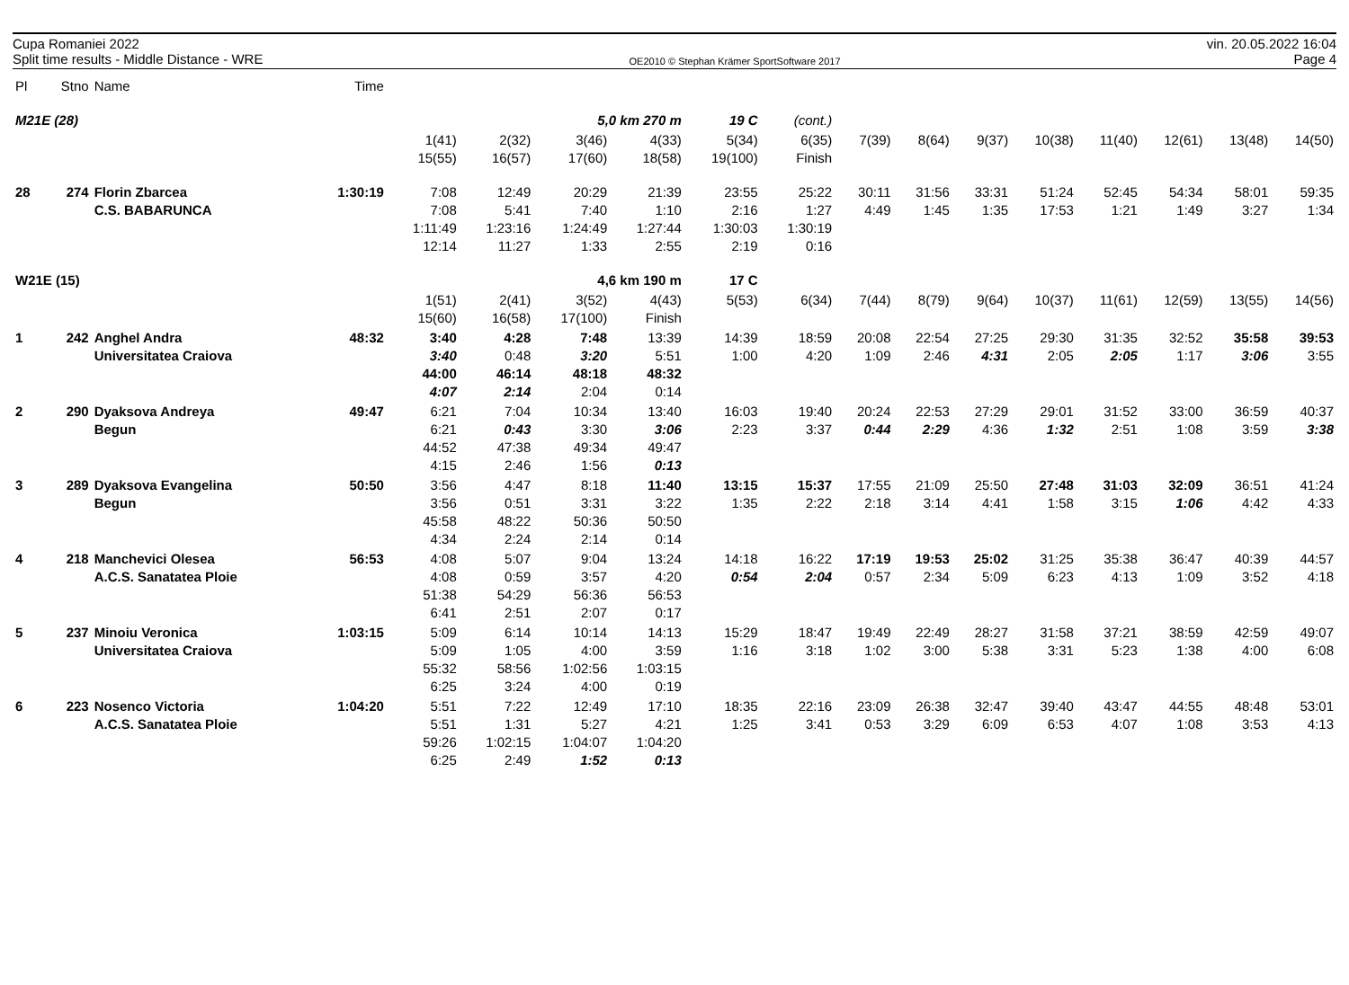Cupa Romaniei 2022
Split time results - Middle Distance - WRE
OE2010 © Stephan Krämer SportSoftware 2017
vin. 20.05.2022 16:04
Page 4
| Pl | Stno | Name | Time | | | | | | | | | | | | | | |
| --- | --- | --- | --- | --- | --- | --- | --- | --- | --- | --- | --- | --- | --- | --- | --- | --- | --- |
| M21E (28) | | | | | | 5,0 km 270 m | | 19 C | (cont.) | | | | | | | | |
| | | | | 1(41) 15(55) | 2(32) 16(57) | 3(46) 17(60) | 4(33) 18(58) | 5(34) 19(100) | 6(35) Finish | 7(39) | 8(64) | 9(37) | 10(38) | 11(40) | 12(61) | 13(48) | 14(50) |
| 28 | 274 | Florin Zbarcea C.S. BABARUNCA | 1:30:19 | 7:08 7:08 1:11:49 12:14 | 12:49 5:41 1:23:16 11:27 | 20:29 7:40 1:24:49 1:33 | 21:39 1:10 1:27:44 2:55 | 23:55 2:16 1:30:03 2:19 | 25:22 1:27 1:30:19 0:16 | 30:11 4:49 | 31:56 1:45 | 33:31 1:35 | 51:24 17:53 | 52:45 1:21 | 54:34 1:49 | 58:01 3:27 | 59:35 1:34 |
| W21E (15) | | | | | | 4,6 km 190 m | | 17 C | | | | | | | | | |
| | | | | 1(51) 15(60) | 2(41) 16(58) | 3(52) 17(100) | 4(43) Finish | 5(53) | 6(34) | 7(44) | 8(79) | 9(64) | 10(37) | 11(61) | 12(59) | 13(55) | 14(56) |
| 1 | 242 | Anghel Andra Universitatea Craiova | 48:32 | 3:40 3:40 44:00 4:07 | 4:28 0:48 46:14 2:14 | 7:48 3:20 48:18 2:04 | 13:39 5:51 48:32 0:14 | 14:39 1:00 | 18:59 4:20 | 20:08 1:09 | 22:54 2:46 | 27:25 4:31 | 29:30 2:05 | 31:35 2:05 | 32:52 1:17 | 35:58 3:06 | 39:53 3:55 |
| 2 | 290 | Dyaksova Andreya Begun | 49:47 | 6:21 6:21 44:52 4:15 | 7:04 0:43 47:38 2:46 | 10:34 3:30 49:34 1:56 | 13:40 3:06 49:47 0:13 | 16:03 2:23 | 19:40 3:37 | 20:24 0:44 | 22:53 2:29 | 27:29 4:36 | 29:01 1:32 | 31:52 2:51 | 33:00 1:08 | 36:59 3:59 | 40:37 3:38 |
| 3 | 289 | Dyaksova Evangelina Begun | 50:50 | 3:56 3:56 45:58 4:34 | 4:47 0:51 48:22 2:24 | 8:18 3:31 50:36 2:14 | 11:40 3:22 50:50 0:14 | 13:15 1:35 | 15:37 2:22 | 17:55 2:18 | 21:09 3:14 | 25:50 4:41 | 27:48 1:58 | 31:03 3:15 | 32:09 1:06 | 36:51 4:42 | 41:24 4:33 |
| 4 | 218 | Manchevici Olesea A.C.S. Sanatatea Ploie | 56:53 | 4:08 4:08 51:38 6:41 | 5:07 0:59 54:29 2:51 | 9:04 3:57 56:36 2:07 | 13:24 4:20 56:53 0:17 | 14:18 0:54 | 16:22 2:04 | 17:19 0:57 | 19:53 2:34 | 25:02 5:09 | 31:25 6:23 | 35:38 4:13 | 36:47 1:09 | 40:39 3:52 | 44:57 4:18 |
| 5 | 237 | Minoiu Veronica Universitatea Craiova | 1:03:15 | 5:09 5:09 55:32 6:25 | 6:14 1:05 58:56 3:24 | 10:14 4:00 1:02:56 4:00 | 14:13 3:59 1:03:15 0:19 | 15:29 1:16 | 18:47 3:18 | 19:49 1:02 | 22:49 3:00 | 28:27 5:38 | 31:58 3:31 | 37:21 5:23 | 38:59 1:38 | 42:59 4:00 | 49:07 6:08 |
| 6 | 223 | Nosenco Victoria A.C.S. Sanatatea Ploie | 1:04:20 | 5:51 5:51 59:26 6:25 | 7:22 1:31 1:02:15 2:49 | 12:49 5:27 1:04:07 1:52 | 17:10 4:21 1:04:20 0:13 | 18:35 1:25 | 22:16 3:41 | 23:09 0:53 | 26:38 3:29 | 32:47 6:09 | 39:40 6:53 | 43:47 4:07 | 44:55 1:08 | 48:48 3:53 | 53:01 4:13 |